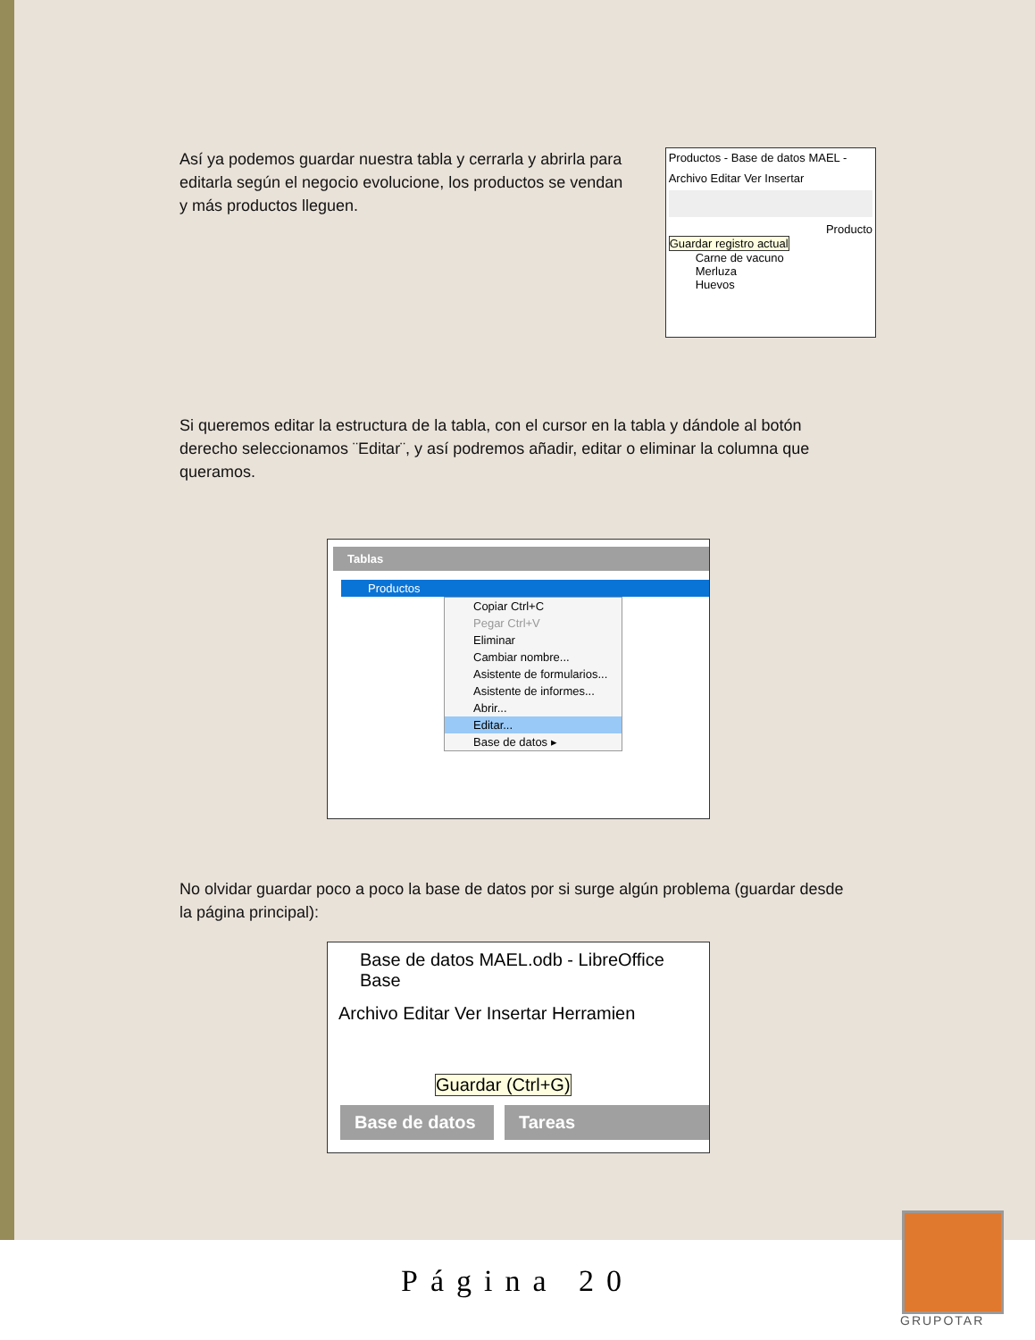Así ya podemos guardar nuestra tabla y cerrarla y abrirla para editarla según el negocio evolucione, los productos se vendan y más productos lleguen.
Productos - Base de datos MAEL -
Archivo Editar Ver Insertar
Producto
Guardar registro actual
Carne de vacuno
Merluza
Huevos
Si queremos editar la estructura de la tabla, con el cursor en la tabla y dándole al botón derecho seleccionamos ¨Editar¨, y así podremos añadir, editar o eliminar la columna que queramos.
Tablas
Productos
Copiar Ctrl+C
Pegar Ctrl+V
Eliminar
Cambiar nombre...
Asistente de formularios...
Asistente de informes...
Abrir...
Editar...
Base de datos ▸
No olvidar guardar poco a poco la base de datos por si surge algún problema (guardar desde la página principal):
Base de datos MAEL.odb - LibreOffice Base
Archivo Editar Ver Insertar Herramien
Guardar (Ctrl+G)
Base de datos
Tareas
Página 20
GRUPOTAR